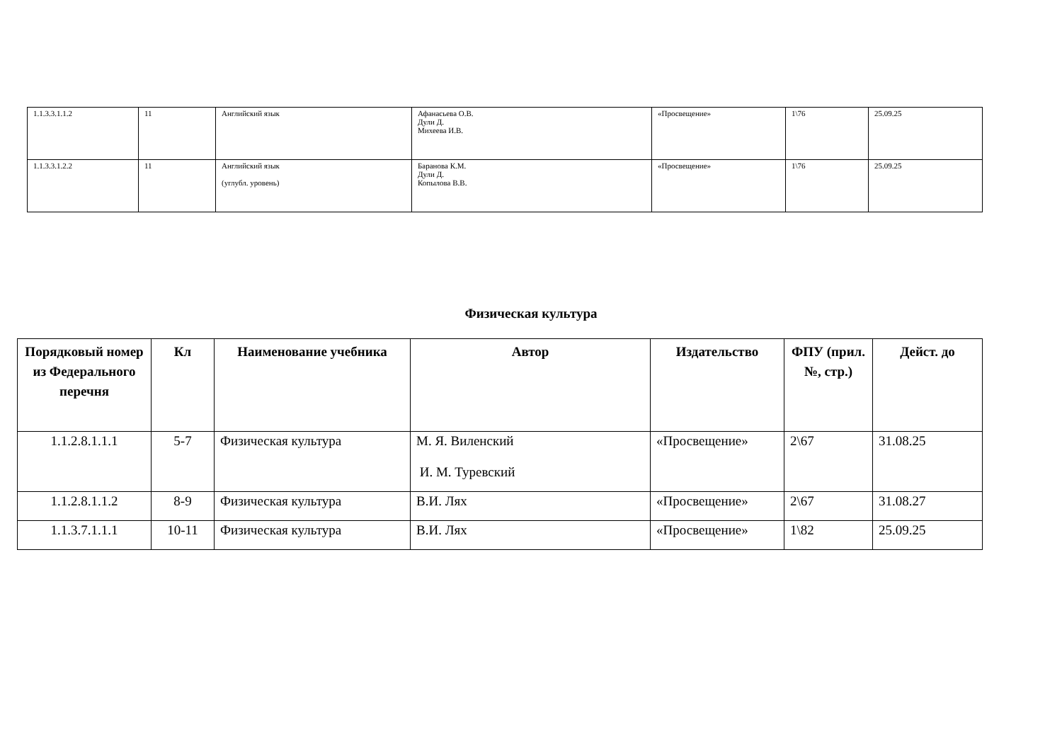| 1.1.3.3.1.1.2 | 11 | Английский язык | Афанасьева О.В. Дули Д. Михеева И.В. | «Просвещение» | 1\76 | 25.09.25 |
| 1.1.3.3.1.2.2 | 11 | Английский язык (углубл. уровень) | Баранова К.М. Дули Д. Копылова В.В. | «Просвещение» | 1\76 | 25.09.25 |
Физическая культура
| Порядковый номер из Федерального перечня | Кл | Наименование учебника | Автор | Издательство | ФПУ (прил. №, стр.) | Дейст. до |
| --- | --- | --- | --- | --- | --- | --- |
| 1.1.2.8.1.1.1 | 5-7 | Физическая культура | М. Я. Виленский И. М. Туревский | «Просвещение» | 2\67 | 31.08.25 |
| 1.1.2.8.1.1.2 | 8-9 | Физическая культура | В.И. Лях | «Просвещение» | 2\67 | 31.08.27 |
| 1.1.3.7.1.1.1 | 10-11 | Физическая культура | В.И. Лях | «Просвещение» | 1\82 | 25.09.25 |